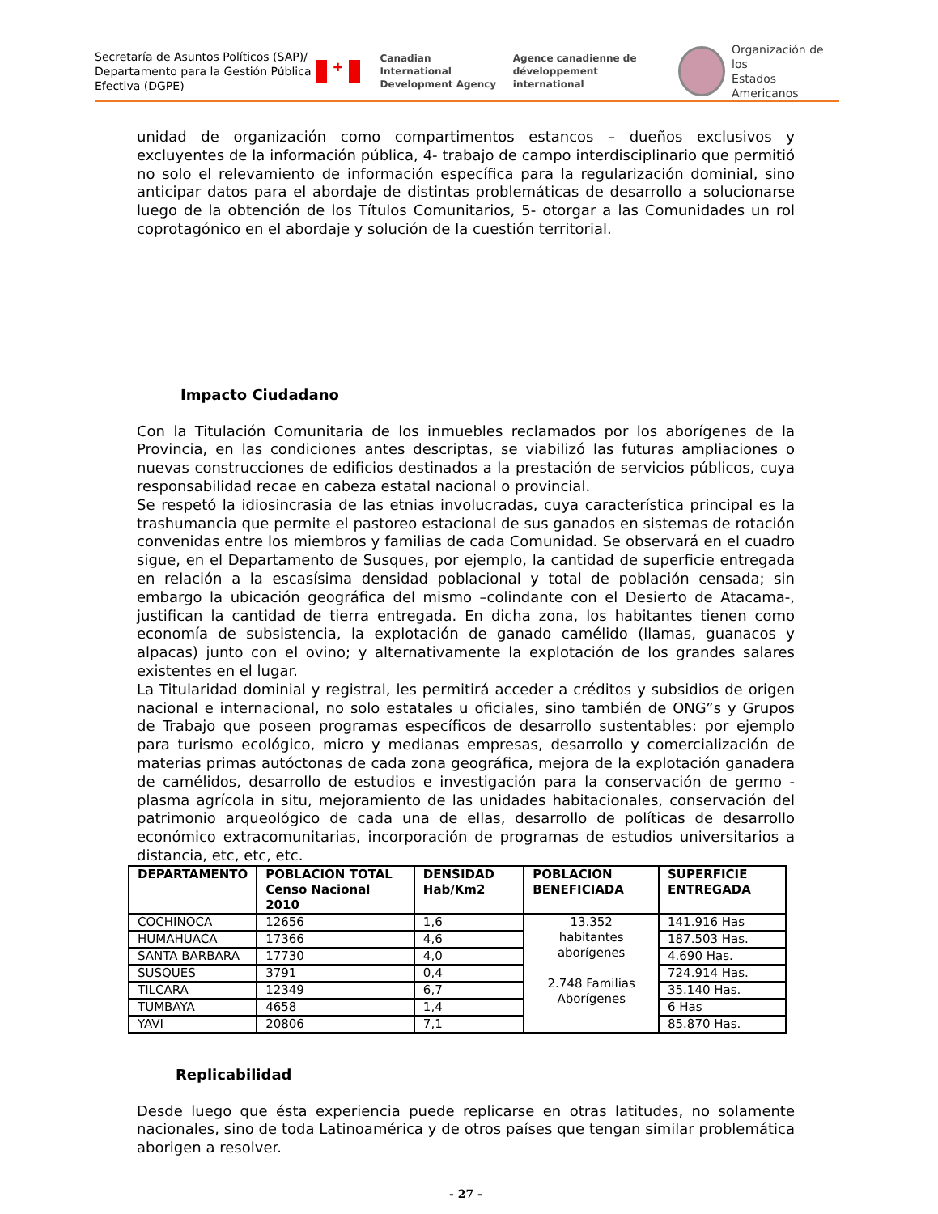Secretaría de Asuntos Políticos (SAP)/ Departamento para la Gestión Pública Efectiva (DGPE)
✚
Canadian International
Development Agency
Agence canadienne de
développement international
Organización de los
Estados Americanos
unidad de organización como compartimentos estancos – dueños exclusivos y excluyentes de la información pública, 4- trabajo de campo interdisciplinario que permitió no solo el relevamiento de información específica para la regularización dominial, sino anticipar datos para el abordaje de distintas problemáticas de desarrollo a solucionarse luego de la obtención de los Títulos Comunitarios, 5- otorgar a las Comunidades un rol coprotagónico en el abordaje y solución de la cuestión territorial.
Impacto Ciudadano
Con la Titulación Comunitaria de los inmuebles reclamados por los aborígenes de la Provincia, en las condiciones antes descriptas, se viabilizó las futuras ampliaciones o nuevas construcciones de edificios destinados a la prestación de servicios públicos, cuya responsabilidad recae en cabeza estatal nacional o provincial.
Se respetó la idiosincrasia de las etnias involucradas, cuya característica principal es la trashumancia que permite el pastoreo estacional de sus ganados en sistemas de rotación convenidas entre los miembros y familias de cada Comunidad. Se observará en el cuadro sigue, en el Departamento de Susques, por ejemplo, la cantidad de superficie entregada en relación a la escasísima densidad poblacional y total de población censada; sin embargo la ubicación geográfica del mismo –colindante con el Desierto de Atacama-, justifican la cantidad de tierra entregada. En dicha zona, los habitantes tienen como economía de subsistencia, la explotación de ganado camélido (llamas, guanacos y alpacas) junto con el ovino; y alternativamente la explotación de los grandes salares existentes en el lugar.
La Titularidad dominial y registral, les permitirá acceder a créditos y subsidios de origen nacional e internacional, no solo estatales u oficiales, sino también de ONG”s y Grupos de Trabajo que poseen programas específicos de desarrollo sustentables: por ejemplo para turismo ecológico, micro y medianas empresas, desarrollo y comercialización de materias primas autóctonas de cada zona geográfica, mejora de la explotación ganadera de camélidos, desarrollo de estudios e investigación para la conservación de germo - plasma agrícola in situ, mejoramiento de las unidades habitacionales, conservación del patrimonio arqueológico de cada una de ellas, desarrollo de políticas de desarrollo económico extracomunitarias, incorporación de programas de estudios universitarios a distancia, etc, etc, etc.
| DEPARTAMENTO | POBLACION TOTAL Censo Nacional 2010 | DENSIDAD Hab/Km2 | POBLACION BENEFICIADA | SUPERFICIE ENTREGADA |
| --- | --- | --- | --- | --- |
| COCHINOCA | 12656 | 1,6 | 13.352 habitantes aborígenes 2.748 Familias Aborígenes | 141.916 Has |
| HUMAHUACA | 17366 | 4,6 | | 187.503 Has. |
| SANTA BARBARA | 17730 | 4,0 | | 4.690 Has. |
| SUSQUES | 3791 | 0,4 | | 724.914 Has. |
| TILCARA | 12349 | 6,7 | | 35.140 Has. |
| TUMBAYA | 4658 | 1,4 | | 6 Has |
| YAVI | 20806 | 7,1 | | 85.870 Has. |
Replicabilidad
Desde luego que ésta experiencia puede replicarse en otras latitudes, no solamente nacionales, sino de toda Latinoamérica y de otros países que tengan similar problemática aborigen a resolver.
- 27 -